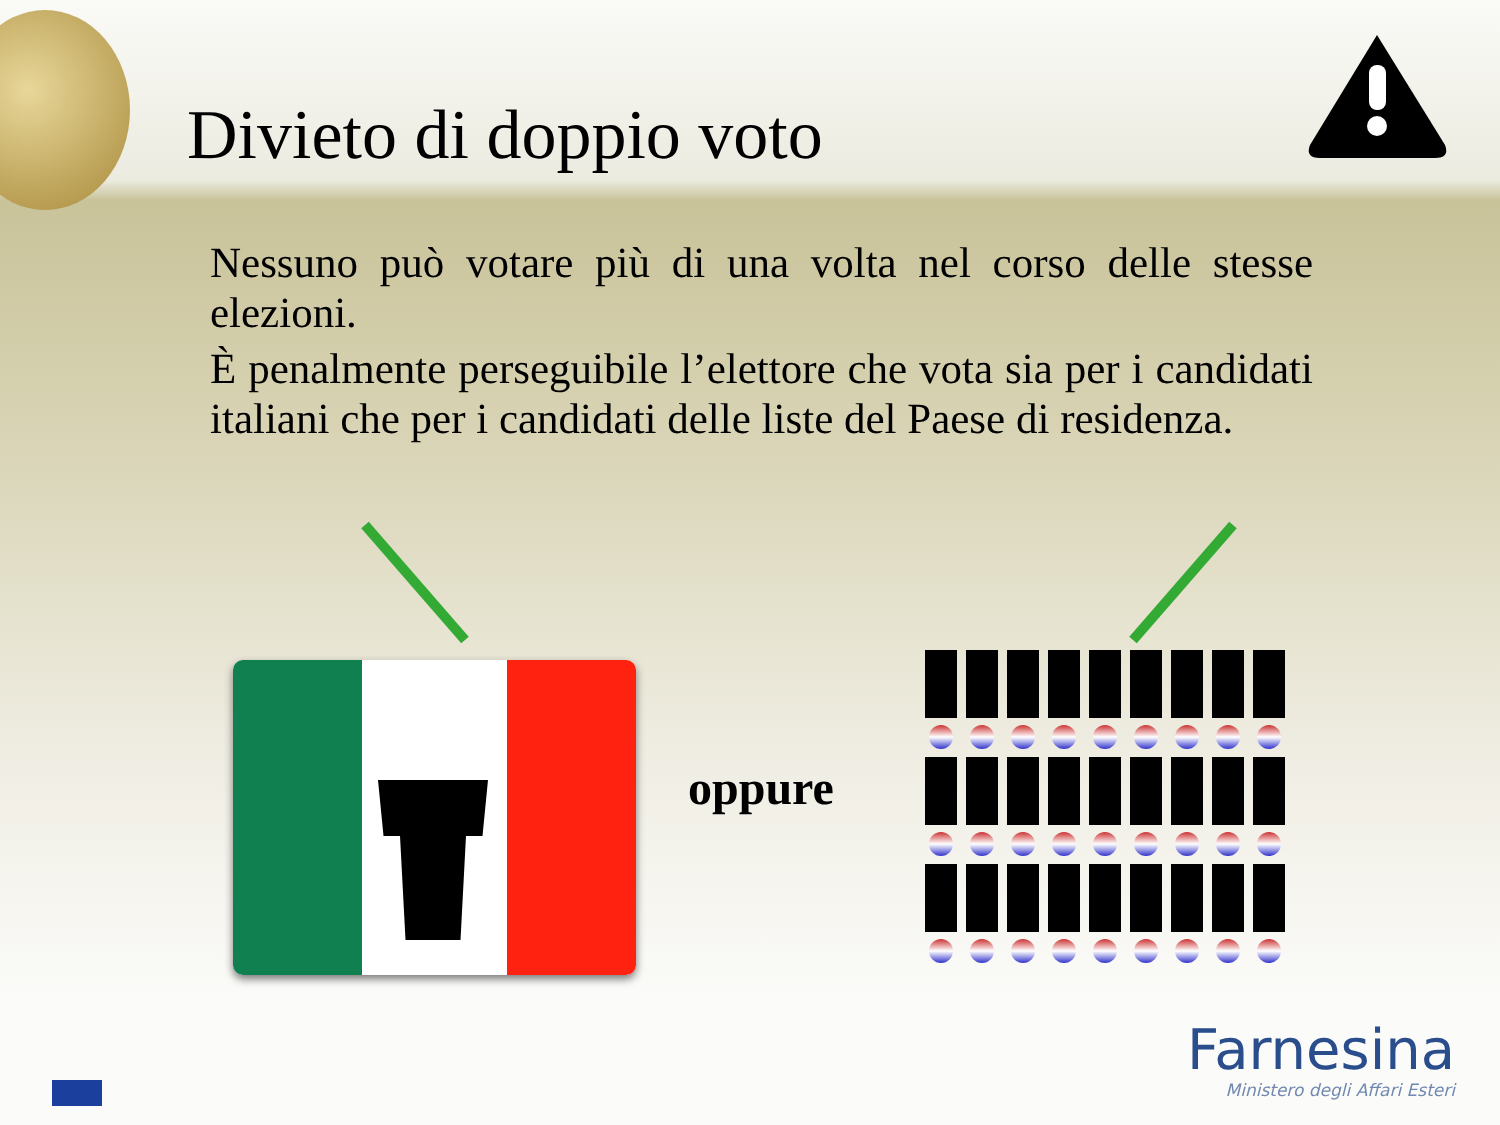Divieto di doppio voto
Nessuno può votare più di una volta nel corso delle stesse elezioni.
È penalmente perseguibile l’elettore che vota sia per i candidati italiani che per i candidati delle liste del Paese di residenza.
oppure
Farnesina
Ministero degli Affari Esteri